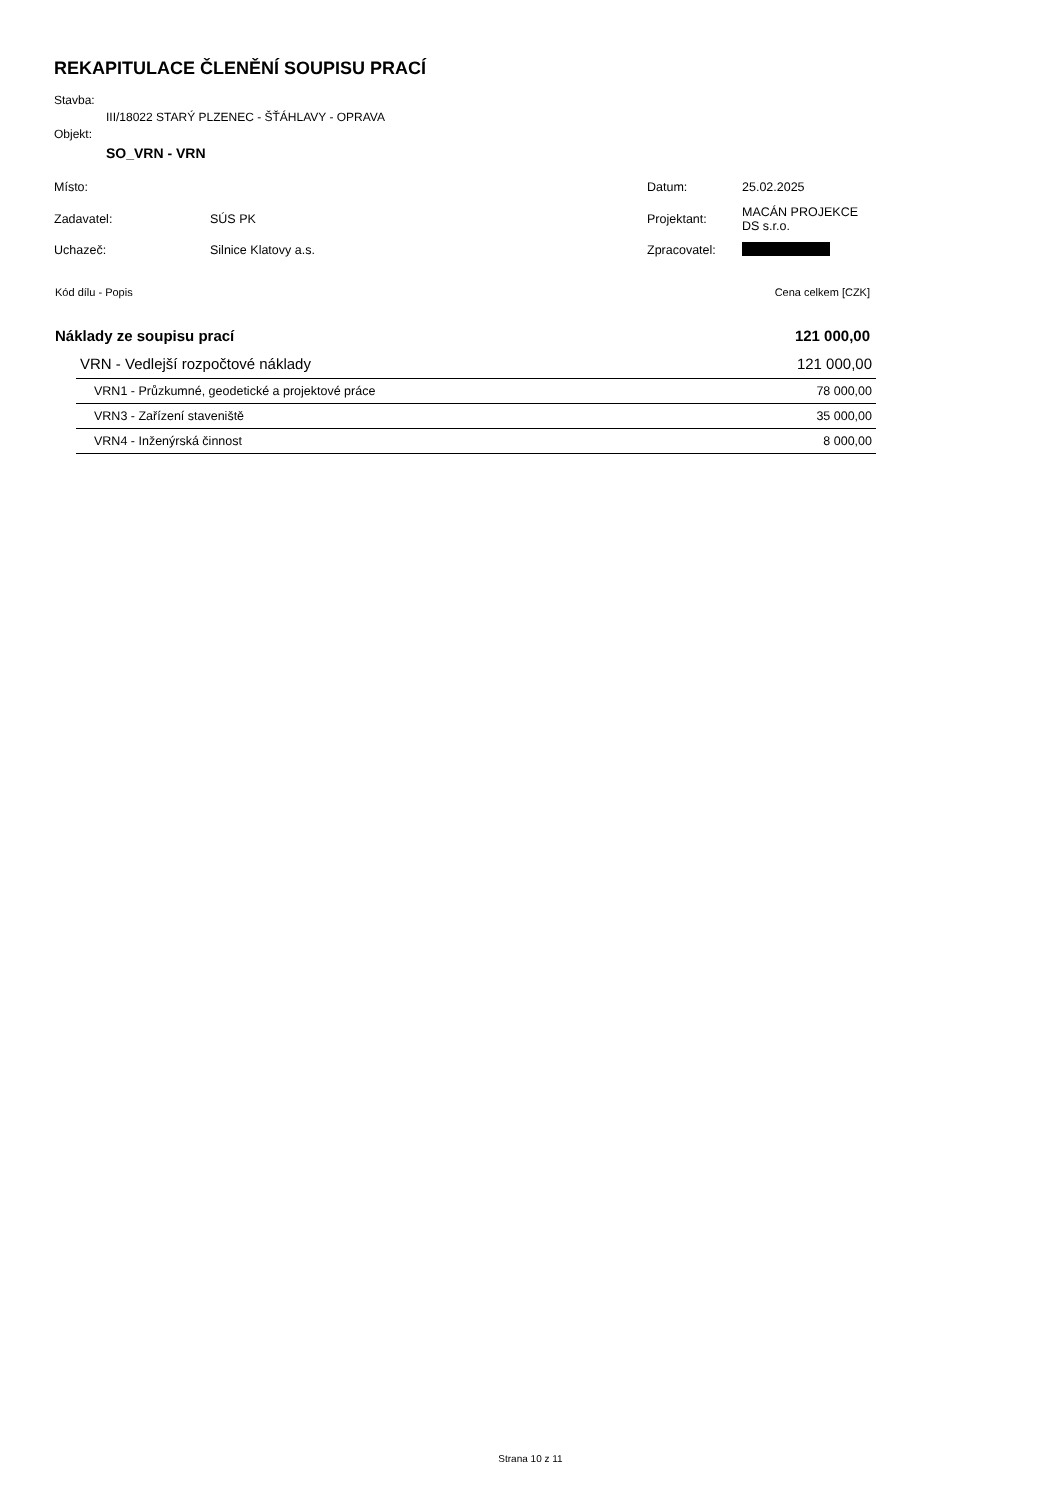REKAPITULACE ČLENĚNÍ SOUPISU PRACÍ
Stavba:
III/18022 STARÝ PLZENEC - ŠŤÁHLAVY - OPRAVA
Objekt:
SO_VRN - VRN
| Místo: | | Datum: | 25.02.2025 |
| Zadavatel: | SÚS PK | Projektant: | MACÁN PROJEKCE DS s.r.o. |
| Uchazeč: | Silnice Klatovy a.s. | Zpracovatel: | |
| Kód dílu - Popis | Cena celkem [CZK] |
| Náklady ze soupisu prací | 121 000,00 |
| VRN - Vedlejší rozpočtové náklady | 121 000,00 |
| VRN1 - Průzkumné, geodetické a projektové práce | 78 000,00 |
| VRN3 - Zařízení staveniště | 35 000,00 |
| VRN4 - Inženýrská činnost | 8 000,00 |
Strana 10 z 11